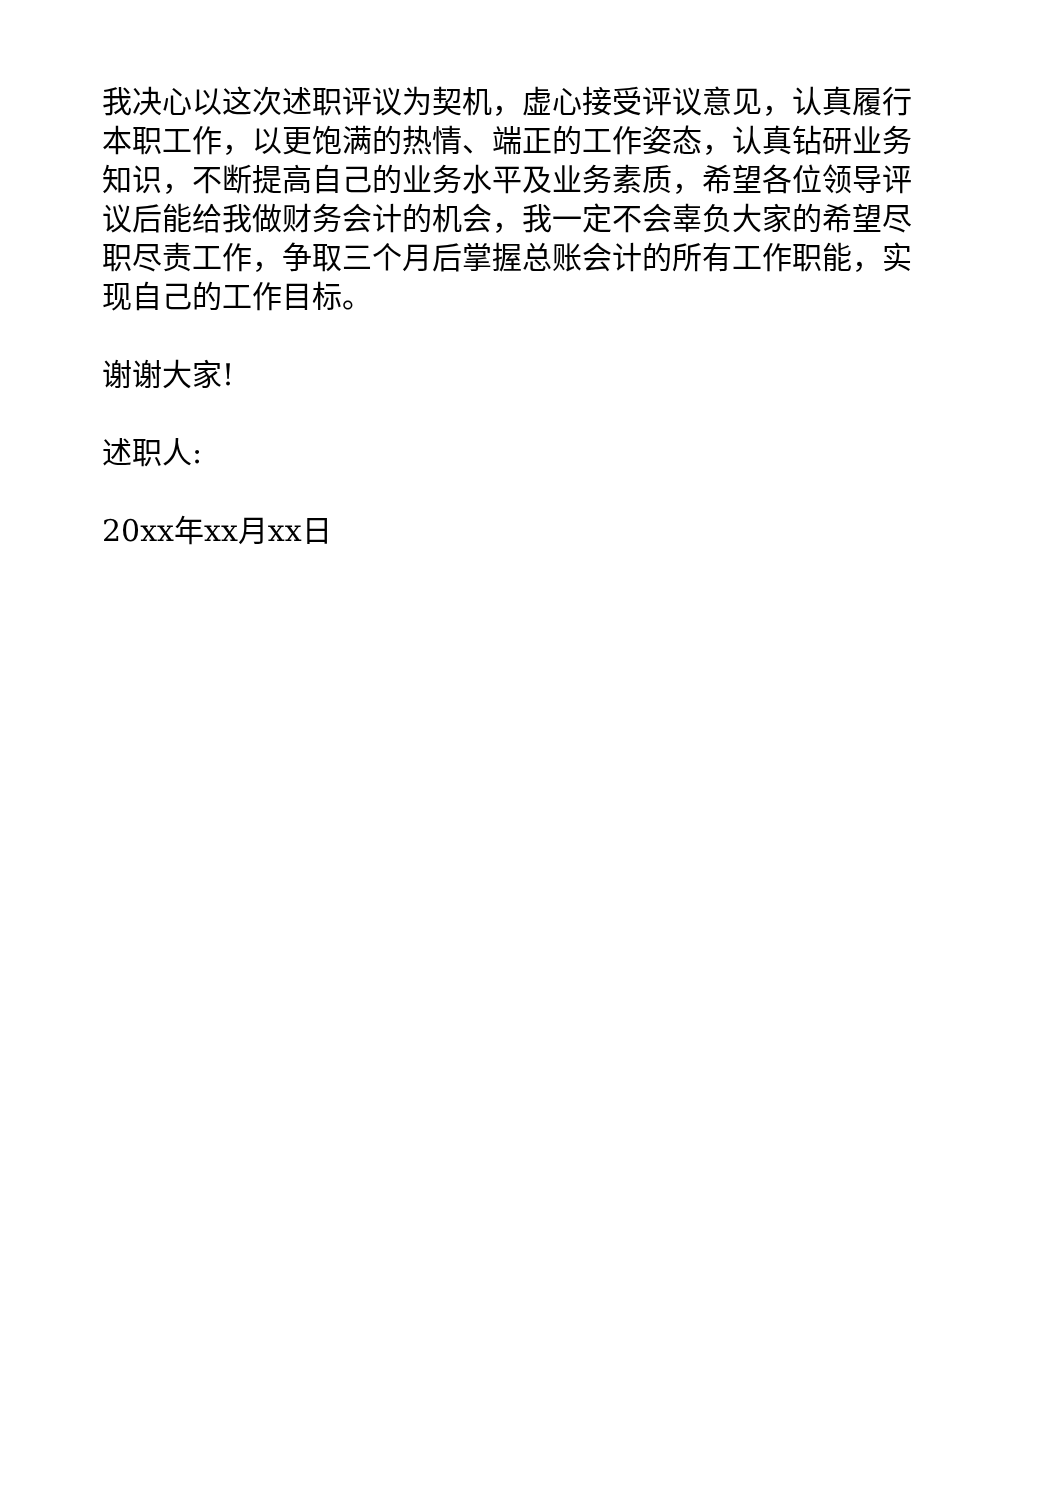我决心以这次述职评议为契机，虚心接受评议意见，认真履行本职工作，以更饱满的热情、端正的工作姿态，认真钻研业务知识，不断提高自己的业务水平及业务素质，希望各位领导评议后能给我做财务会计的机会，我一定不会辜负大家的希望尽职尽责工作，争取三个月后掌握总账会计的所有工作职能，实现自己的工作目标。
谢谢大家!
述职人:
20xx年xx月xx日